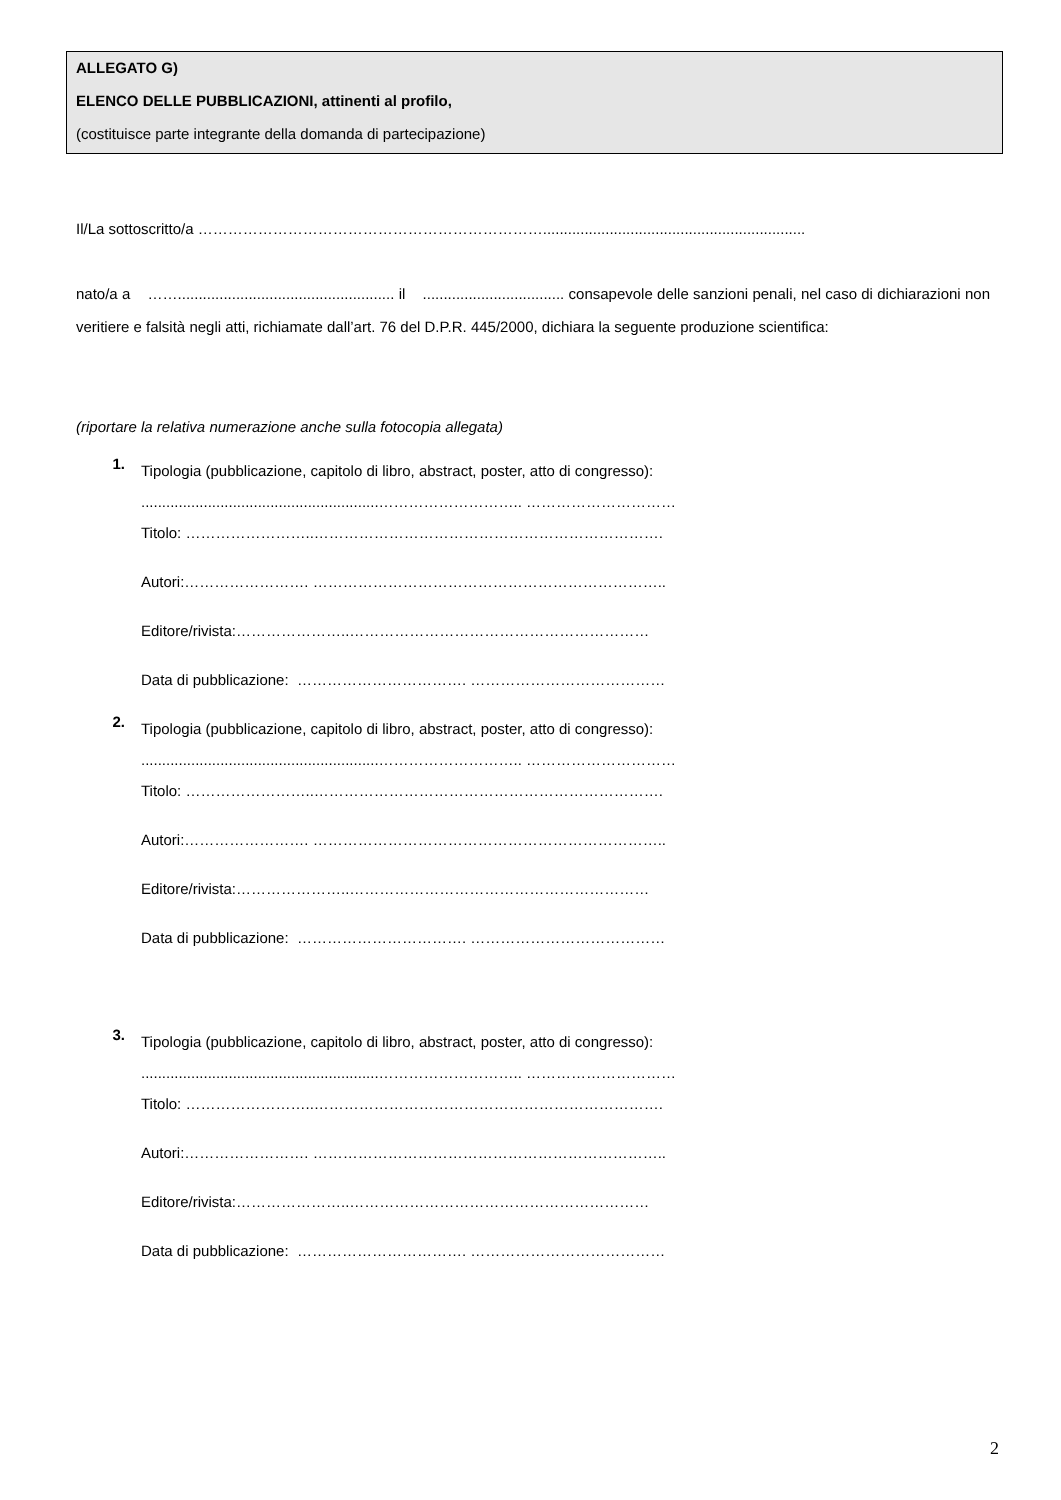ALLEGATO G)
ELENCO DELLE PUBBLICAZIONI, attinenti al profilo,
(costituisce parte integrante della domanda di partecipazione)
Il/La sottoscritto/a ……………………………………………………………...............................................................
nato/a a …….................................................... il .................................. consapevole delle sanzioni penali, nel caso di dichiarazioni non veritiere e falsità negli atti, richiamate dall’art. 76 del D.P.R. 445/2000, dichiara la seguente produzione scientifica:
(riportare la relativa numerazione anche sulla fotocopia allegata)
1.
Tipologia (pubblicazione, capitolo di libro, abstract, poster, atto di congresso):
.........................................................……………………….. …………………………
Titolo: ……………………..…………………………………………………………….
Autori:……………………. ……………………………………………………………..
Editore/rivista:…………………..……………………………………………………
Data di pubblicazione: ……………………………. …………………………………
2.
Tipologia (pubblicazione, capitolo di libro, abstract, poster, atto di congresso):
.........................................................……………………….. …………………………
Titolo: ……………………..…………………………………………………………….
Autori:……………………. ……………………………………………………………..
Editore/rivista:…………………..……………………………………………………
Data di pubblicazione: ……………………………. …………………………………
3.
Tipologia (pubblicazione, capitolo di libro, abstract, poster, atto di congresso):
.........................................................……………………….. …………………………
Titolo: ……………………..…………………………………………………………….
Autori:……………………. ……………………………………………………………..
Editore/rivista:…………………..……………………………………………………
Data di pubblicazione: ……………………………. …………………………………
2